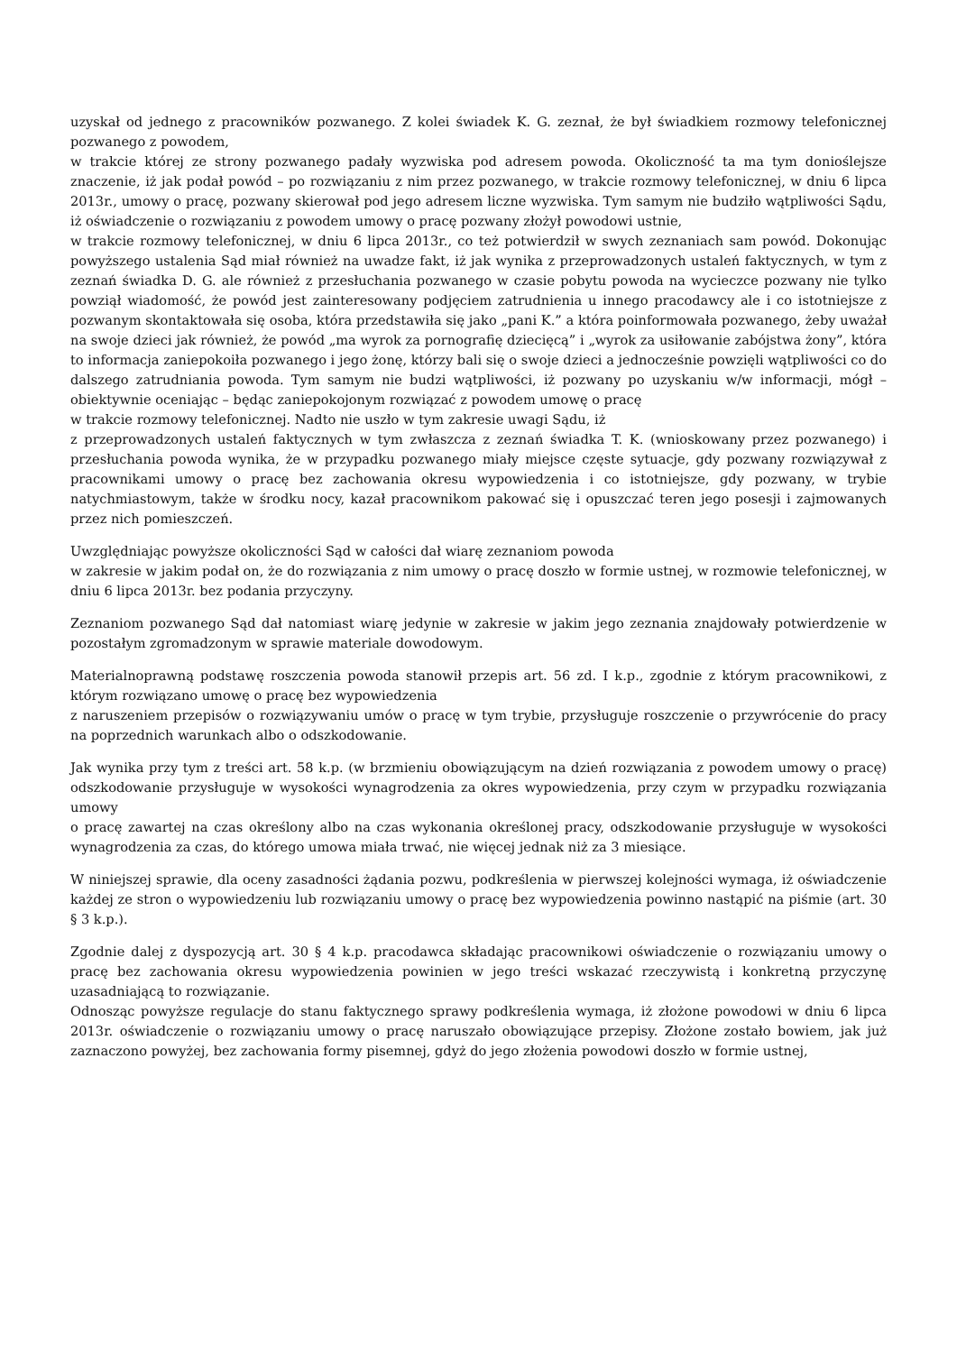uzyskał od jednego z pracowników pozwanego. Z kolei świadek K. G. zeznał, że był świadkiem rozmowy telefonicznej pozwanego z powodem,
w trakcie której ze strony pozwanego padały wyzwiska pod adresem powoda. Okoliczność ta ma tym donioślejsze znaczenie, iż jak podał powód – po rozwiązaniu z nim przez pozwanego, w trakcie rozmowy telefonicznej, w dniu 6 lipca 2013r., umowy o pracę, pozwany skierował pod jego adresem liczne wyzwiska. Tym samym nie budziło wątpliwości Sądu, iż oświadczenie o rozwiązaniu z powodem umowy o pracę pozwany złożył powodowi ustnie,
w trakcie rozmowy telefonicznej, w dniu 6 lipca 2013r., co też potwierdził w swych zeznaniach sam powód. Dokonując powyższego ustalenia Sąd miał również na uwadze fakt, iż jak wynika z przeprowadzonych ustaleń faktycznych, w tym z zeznań świadka D. G. ale również z przesłuchania pozwanego w czasie pobytu powoda na wycieczce pozwany nie tylko powziął wiadomość, że powód jest zainteresowany podjęciem zatrudnienia u innego pracodawcy ale i co istotniejsze z pozwanym skontaktowała się osoba, która przedstawiła się jako „pani K.” a która poinformowała pozwanego, żeby uważał na swoje dzieci jak również, że powód „ma wyrok za pornografię dziecięcą” i „wyrok za usiłowanie zabójstwa żony”, która to informacja zaniepokoiła pozwanego i jego żonę, którzy bali się o swoje dzieci a jednocześnie powzięli wątpliwości co do dalszego zatrudniania powoda. Tym samym nie budzi wątpliwości, iż pozwany po uzyskaniu w/w informacji, mógł – obiektywnie oceniając – będąc zaniepokojonym rozwiązać z powodem umowę o pracę
w trakcie rozmowy telefonicznej. Nadto nie uszło w tym zakresie uwagi Sądu, iż
z przeprowadzonych ustaleń faktycznych w tym zwłaszcza z zeznań świadka T. K. (wnioskowany przez pozwanego) i przesłuchania powoda wynika, że w przypadku pozwanego miały miejsce częste sytuacje, gdy pozwany rozwiązywał z pracownikami umowy o pracę bez zachowania okresu wypowiedzenia i co istotniejsze, gdy pozwany, w trybie natychmiastowym, także w środku nocy, kazał pracownikom pakować się i opuszczać teren jego posesji i zajmowanych przez nich pomieszczeń.
Uwzględniając powyższe okoliczności Sąd w całości dał wiarę zeznaniom powoda
w zakresie w jakim podał on, że do rozwiązania z nim umowy o pracę doszło w formie ustnej, w rozmowie telefonicznej, w dniu 6 lipca 2013r. bez podania przyczyny.
Zeznaniom pozwanego Sąd dał natomiast wiarę jedynie w zakresie w jakim jego zeznania znajdowały potwierdzenie w pozostałym zgromadzonym w sprawie materiale dowodowym.
Materialnoprawną podstawę roszczenia powoda stanowił przepis art. 56 zd. I k.p., zgodnie z którym pracownikowi, z którym rozwiązano umowę o pracę bez wypowiedzenia
z naruszeniem przepisów o rozwiązywaniu umów o pracę w tym trybie, przysługuje roszczenie o przywrócenie do pracy na poprzednich warunkach albo o odszkodowanie.
Jak wynika przy tym z treści art. 58 k.p. (w brzmieniu obowiązującym na dzień rozwiązania z powodem umowy o pracę) odszkodowanie przysługuje w wysokości wynagrodzenia za okres wypowiedzenia, przy czym w przypadku rozwiązania umowy
o pracę zawartej na czas określony albo na czas wykonania określonej pracy, odszkodowanie przysługuje w wysokości wynagrodzenia za czas, do którego umowa miała trwać, nie więcej jednak niż za 3 miesiące.
W niniejszej sprawie, dla oceny zasadności żądania pozwu, podkreślenia w pierwszej kolejności wymaga, iż oświadczenie każdej ze stron o wypowiedzeniu lub rozwiązaniu umowy o pracę bez wypowiedzenia powinno nastąpić na piśmie (art. 30 § 3 k.p.).
Zgodnie dalej z dyspozycją art. 30 § 4 k.p. pracodawca składając pracownikowi oświadczenie o rozwiązaniu umowy o pracę bez zachowania okresu wypowiedzenia powinien w jego treści wskazać rzeczywistą i konkretną przyczynę uzasadniającą to rozwiązanie.
Odnosząc powyższe regulacje do stanu faktycznego sprawy podkreślenia wymaga, iż złożone powodowi w dniu 6 lipca 2013r. oświadczenie o rozwiązaniu umowy o pracę naruszało obowiązujące przepisy. Złożone zostało bowiem, jak już zaznaczono powyżej, bez zachowania formy pisemnej, gdyż do jego złożenia powodowi doszło w formie ustnej,